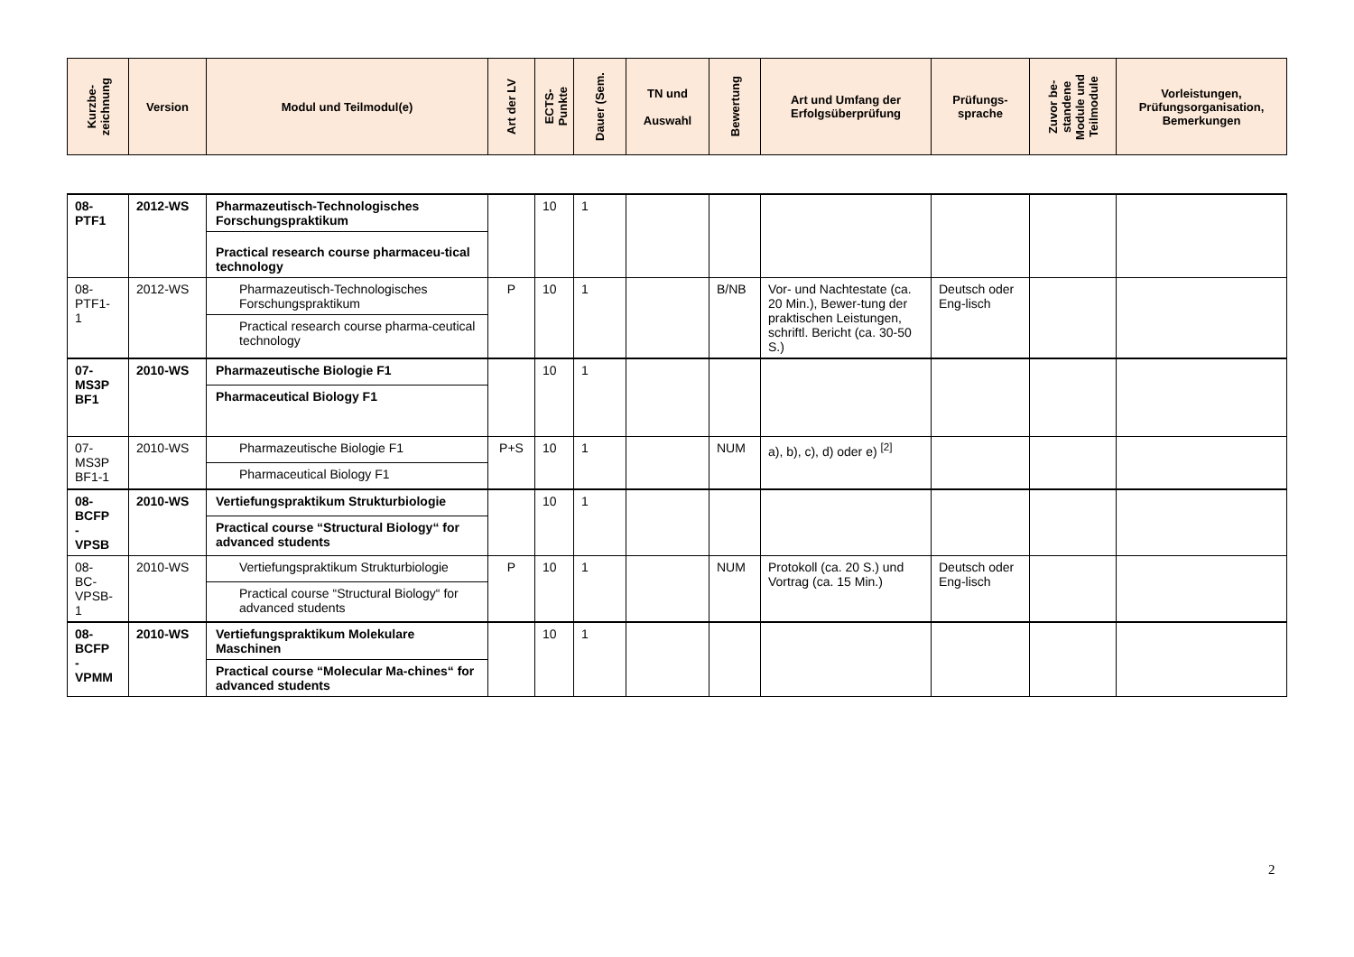| Kurzbe- zeichnung | Version | Modul und Teilmodul(e) | Art der LV | ECTS- Punkte | Dauer (Sem. | TN und Auswahl | Bewertung | Art und Umfang der Erfolgsüberprüfung | Prüfungs- sprache | Zuvor be- standene Module und Teilmodule | Vorleistungen, Prüfungsorganisation, Bemerkungen |
| --- | --- | --- | --- | --- | --- | --- | --- | --- | --- | --- | --- |
| 08- PTF1 | 2012-WS | Pharmazeutisch-Technologisches Forschungspraktikum Practical research course pharmaceu-tical technology | | 10 | 1 | | | | | | |
| 08- PTF1- 1 | 2012-WS | Pharmazeutisch-Technologisches Forschungspraktikum Practical research course pharma-ceutical technology | P | 10 | 1 | | B/NB | Vor- und Nachtestate (ca. 20 Min.), Bewer-tung der praktischen Leistungen, schriftl. Bericht (ca. 30-50 S.) | Deutsch oder Eng-lisch | | |
| 07- MS3P BF1 | 2010-WS | Pharmazeutische Biologie F1 Pharmaceutical Biology F1 | | 10 | 1 | | | | | | |
| 07- MS3P BF1-1 | 2010-WS | Pharmazeutische Biologie F1 Pharmaceutical Biology F1 | P+S | 10 | 1 | | NUM | a), b), c), d) oder e) <sup>[2]</sup> | | | |
| 08- BCFP - VPSB | 2010-WS | Vertiefungspraktikum Strukturbiologie Practical course “Structural Biology“ for advanced students | | 10 | 1 | | | | | | |
| 08- BC- VPSB- 1 | 2010-WS | Vertiefungspraktikum Strukturbiologie Practical course “Structural Biology“ for advanced students | P | 10 | 1 | | NUM | Protokoll (ca. 20 S.) und Vortrag (ca. 15 Min.) | Deutsch oder Eng-lisch | | |
| 08- BCFP - VPMM | 2010-WS | Vertiefungspraktikum Molekulare Maschinen Practical course “Molecular Ma-chines“ for advanced students | | 10 | 1 | | | | | | |
2